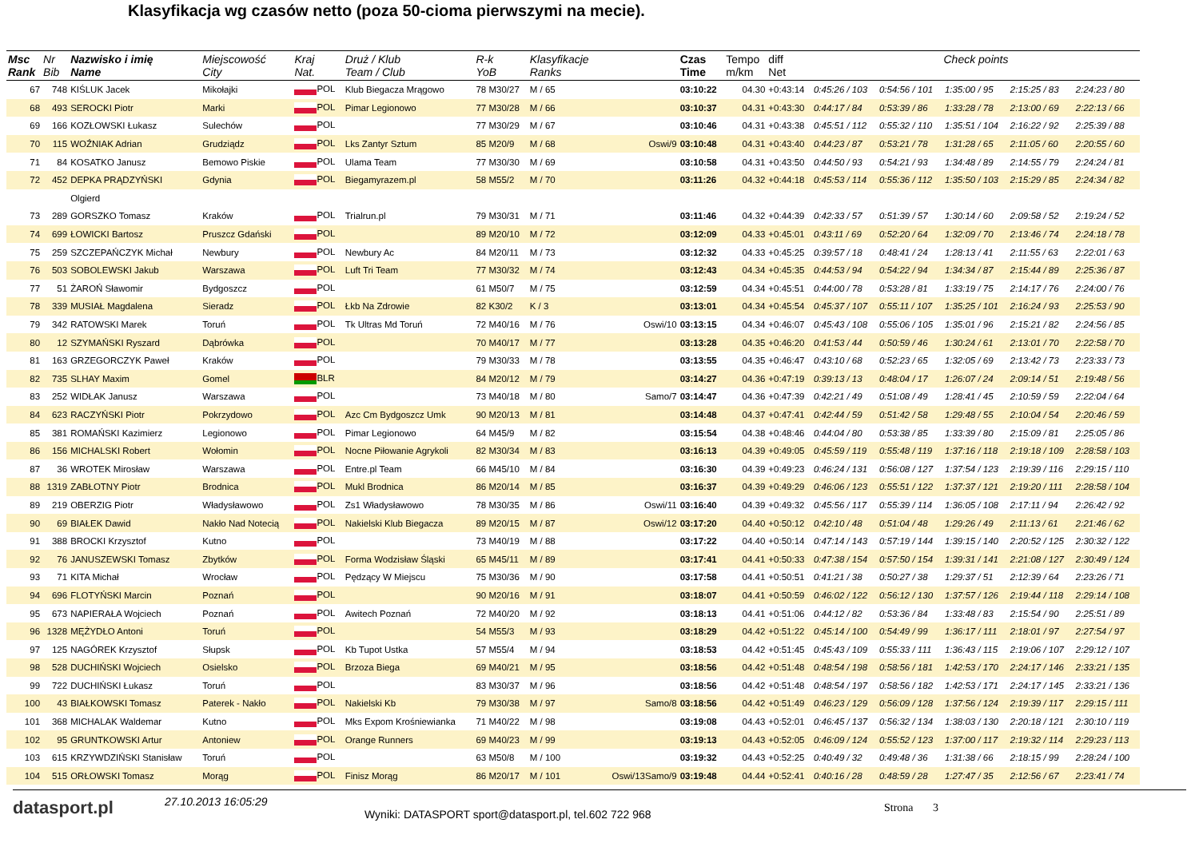Klasyfikacja wg czasów netto (poza 50-cioma pierwszymi na mecie).
| Msc Rank | Nr Bib | Nazwisko i imię Name | Miejscowość City | Kraj Nat. | Druż / Klub Team / Club | R-k YoB | Klasyfikacje Ranks | | Czas Time | Tempo m/km | diff Net | Check points | | | | |
| --- | --- | --- | --- | --- | --- | --- | --- | --- | --- | --- | --- | --- | --- | --- | --- | --- |
| 67 | 748 | KIŚLUK Jacek | Mikołajki | POL | Klub Biegacza Mrągowo | 78 M30/27 | M / 65 | | 03:10:22 | 04.30 | +0:43:14 | 0:45:26 / 103 | 0:54:56 / 101 | 1:35:00 / 95 | 2:15:25 / 83 | 2:24:23 / 80 |
| 68 | 493 | SEROCKI Piotr | Marki | POL | Pimar Legionowo | 77 M30/28 | M / 66 | | 03:10:37 | 04.31 | +0:43:30 | 0:44:17 / 84 | 0:53:39 / 86 | 1:33:28 / 78 | 2:13:00 / 69 | 2:22:13 / 66 |
| 69 | 166 | KOZŁOWSKI Łukasz | Sulechów | POL | | 77 M30/29 | M / 67 | | 03:10:46 | 04.31 | +0:43:38 | 0:45:51 / 112 | 0:55:32 / 110 | 1:35:51 / 104 | 2:16:22 / 92 | 2:25:39 / 88 |
| 70 | 115 | WOŹNIAK Adrian | Grudziądz | POL | Lks Zantyr Sztum | 85 M20/9 | M / 68 | Oswi/9 | 03:10:48 | 04.31 | +0:43:40 | 0:44:23 / 87 | 0:53:21 / 78 | 1:31:28 / 65 | 2:11:05 / 60 | 2:20:55 / 60 |
| 71 | 84 | KOSATKO Janusz | Bemowo Piskie | POL | Ulama Team | 77 M30/30 | M / 69 | | 03:10:58 | 04.31 | +0:43:50 | 0:44:50 / 93 | 0:54:21 / 93 | 1:34:48 / 89 | 2:14:55 / 79 | 2:24:24 / 81 |
| 72 | 452 | DEPKA PRĄDZYŃSKI | Gdynia | POL | Biegamyrazem.pl | 58 M55/2 | M / 70 | | 03:11:26 | 04.32 | +0:44:18 | 0:45:53 / 114 | 0:55:36 / 112 | 1:35:50 / 103 | 2:15:29 / 85 | 2:24:34 / 82 |
| | | Olgierd | | | | | | | | | | | | | | |
| 73 | 289 | GORSZKO Tomasz | Kraków | POL | Trialrun.pl | 79 M30/31 | M / 71 | | 03:11:46 | 04.32 | +0:44:39 | 0:42:33 / 57 | 0:51:39 / 57 | 1:30:14 / 60 | 2:09:58 / 52 | 2:19:24 / 52 |
| 74 | 699 | ŁOWICKI Bartosz | Pruszcz Gdański | POL | | 89 M20/10 | M / 72 | | 03:12:09 | 04.33 | +0:45:01 | 0:43:11 / 69 | 0:52:20 / 64 | 1:32:09 / 70 | 2:13:46 / 74 | 2:24:18 / 78 |
| 75 | 259 | SZCZEPAŃCZYK Michał | Newbury | POL | Newbury Ac | 84 M20/11 | M / 73 | | 03:12:32 | 04.33 | +0:45:25 | 0:39:57 / 18 | 0:48:41 / 24 | 1:28:13 / 41 | 2:11:55 / 63 | 2:22:01 / 63 |
| 76 | 503 | SOBOLEWSKI Jakub | Warszawa | POL | Luft Tri Team | 77 M30/32 | M / 74 | | 03:12:43 | 04.34 | +0:45:35 | 0:44:53 / 94 | 0:54:22 / 94 | 1:34:34 / 87 | 2:15:44 / 89 | 2:25:36 / 87 |
| 77 | 51 | ŻAROŃ Sławomir | Bydgoszcz | POL | | 61 M50/7 | M / 75 | | 03:12:59 | 04.34 | +0:45:51 | 0:44:00 / 78 | 0:53:28 / 81 | 1:33:19 / 75 | 2:14:17 / 76 | 2:24:00 / 76 |
| 78 | 339 | MUSIAŁ Magdalena | Sieradz | POL | Łkb Na Zdrowie | 82 K30/2 | K / 3 | | 03:13:01 | 04.34 | +0:45:54 | 0:45:37 / 107 | 0:55:11 / 107 | 1:35:25 / 101 | 2:16:24 / 93 | 2:25:53 / 90 |
| 79 | 342 | RATOWSKI Marek | Toruń | POL | Tk Ultras Md Toruń | 72 M40/16 | M / 76 | Oswi/10 | 03:13:15 | 04.34 | +0:46:07 | 0:45:43 / 108 | 0:55:06 / 105 | 1:35:01 / 96 | 2:15:21 / 82 | 2:24:56 / 85 |
| 80 | 12 | SZYMAŃSKI Ryszard | Dąbrówka | POL | | 70 M40/17 | M / 77 | | 03:13:28 | 04.35 | +0:46:20 | 0:41:53 / 44 | 0:50:59 / 46 | 1:30:24 / 61 | 2:13:01 / 70 | 2:22:58 / 70 |
| 81 | 163 | GRZEGORCZYK Paweł | Kraków | POL | | 79 M30/33 | M / 78 | | 03:13:55 | 04.35 | +0:46:47 | 0:43:10 / 68 | 0:52:23 / 65 | 1:32:05 / 69 | 2:13:42 / 73 | 2:23:33 / 73 |
| 82 | 735 | SLHAY Maxim | Gomel | BLR | | 84 M20/12 | M / 79 | | 03:14:27 | 04.36 | +0:47:19 | 0:39:13 / 13 | 0:48:04 / 17 | 1:26:07 / 24 | 2:09:14 / 51 | 2:19:48 / 56 |
| 83 | 252 | WIDŁAK Janusz | Warszawa | POL | | 73 M40/18 | M / 80 | Samo/7 | 03:14:47 | 04.36 | +0:47:39 | 0:42:21 / 49 | 0:51:08 / 49 | 1:28:41 / 45 | 2:10:59 / 59 | 2:22:04 / 64 |
| 84 | 623 | RACZYŃSKI Piotr | Pokrzydowo | POL | Azc Cm Bydgoszcz Umk | 90 M20/13 | M / 81 | | 03:14:48 | 04.37 | +0:47:41 | 0:42:44 / 59 | 0:51:42 / 58 | 1:29:48 / 55 | 2:10:04 / 54 | 2:20:46 / 59 |
| 85 | 381 | ROMAŃSKI Kazimierz | Legionowo | POL | Pimar Legionowo | 64 M45/9 | M / 82 | | 03:15:54 | 04.38 | +0:48:46 | 0:44:04 / 80 | 0:53:38 / 85 | 1:33:39 / 80 | 2:15:09 / 81 | 2:25:05 / 86 |
| 86 | 156 | MICHALSKI Robert | Wołomin | POL | Nocne Piłowanie Agrykoli | 82 M30/34 | M / 83 | | 03:16:13 | 04.39 | +0:49:05 | 0:45:59 / 119 | 0:55:48 / 119 | 1:37:16 / 118 | 2:19:18 / 109 | 2:28:58 / 103 |
| 87 | 36 | WROTEK Mirosław | Warszawa | POL | Entre.pl Team | 66 M45/10 | M / 84 | | 03:16:30 | 04.39 | +0:49:23 | 0:46:24 / 131 | 0:56:08 / 127 | 1:37:54 / 123 | 2:19:39 / 116 | 2:29:15 / 110 |
| 88 | 1319 | ZABŁOTNY Piotr | Brodnica | POL | Mukl Brodnica | 86 M20/14 | M / 85 | | 03:16:37 | 04.39 | +0:49:29 | 0:46:06 / 123 | 0:55:51 / 122 | 1:37:37 / 121 | 2:19:20 / 111 | 2:28:58 / 104 |
| 89 | 219 | OBERZIG Piotr | Władysławowo | POL | Zs1 Władysławowo | 78 M30/35 | M / 86 | Oswi/11 | 03:16:40 | 04.39 | +0:49:32 | 0:45:56 / 117 | 0:55:39 / 114 | 1:36:05 / 108 | 2:17:11 / 94 | 2:26:42 / 92 |
| 90 | 69 | BIAŁEK Dawid | Nakło Nad Notecią | POL | Nakielski Klub Biegacza | 89 M20/15 | M / 87 | Oswi/12 | 03:17:20 | 04.40 | +0:50:12 | 0:42:10 / 48 | 0:51:04 / 48 | 1:29:26 / 49 | 2:11:13 / 61 | 2:21:46 / 62 |
| 91 | 388 | BROCKI Krzysztof | Kutno | POL | | 73 M40/19 | M / 88 | | 03:17:22 | 04.40 | +0:50:14 | 0:47:14 / 143 | 0:57:19 / 144 | 1:39:15 / 140 | 2:20:52 / 125 | 2:30:32 / 122 |
| 92 | 76 | JANUSZEWSKI Tomasz | Zbytków | POL | Forma Wodzisław Śląski | 65 M45/11 | M / 89 | | 03:17:41 | 04.41 | +0:50:33 | 0:47:38 / 154 | 0:57:50 / 154 | 1:39:31 / 141 | 2:21:08 / 127 | 2:30:49 / 124 |
| 93 | 71 | KITA Michał | Wrocław | POL | Pędzący W Miejscu | 75 M30/36 | M / 90 | | 03:17:58 | 04.41 | +0:50:51 | 0:41:21 / 38 | 0:50:27 / 38 | 1:29:37 / 51 | 2:12:39 / 64 | 2:23:26 / 71 |
| 94 | 696 | FLOTYŃSKI Marcin | Poznań | POL | | 90 M20/16 | M / 91 | | 03:18:07 | 04.41 | +0:50:59 | 0:46:02 / 122 | 0:56:12 / 130 | 1:37:57 / 126 | 2:19:44 / 118 | 2:29:14 / 108 |
| 95 | 673 | NAPIERAŁA Wojciech | Poznań | POL | Awitech Poznań | 72 M40/20 | M / 92 | | 03:18:13 | 04.41 | +0:51:06 | 0:44:12 / 82 | 0:53:36 / 84 | 1:33:48 / 83 | 2:15:54 / 90 | 2:25:51 / 89 |
| 96 | 1328 | MĘŻYDŁO Antoni | Toruń | POL | | 54 M55/3 | M / 93 | | 03:18:29 | 04.42 | +0:51:22 | 0:45:14 / 100 | 0:54:49 / 99 | 1:36:17 / 111 | 2:18:01 / 97 | 2:27:54 / 97 |
| 97 | 125 | NAGÓREK Krzysztof | Słupsk | POL | Kb Tupot Ustka | 57 M55/4 | M / 94 | | 03:18:53 | 04.42 | +0:51:45 | 0:45:43 / 109 | 0:55:33 / 111 | 1:36:43 / 115 | 2:19:06 / 107 | 2:29:12 / 107 |
| 98 | 528 | DUCHIŃSKI Wojciech | Osielsko | POL | Brzoza Biega | 69 M40/21 | M / 95 | | 03:18:56 | 04.42 | +0:51:48 | 0:48:54 / 198 | 0:58:56 / 181 | 1:42:53 / 170 | 2:24:17 / 146 | 2:33:21 / 135 |
| 99 | 722 | DUCHIŃSKI Łukasz | Toruń | POL | | 83 M30/37 | M / 96 | | 03:18:56 | 04.42 | +0:51:48 | 0:48:54 / 197 | 0:58:56 / 182 | 1:42:53 / 171 | 2:24:17 / 145 | 2:33:21 / 136 |
| 100 | 43 | BIAŁKOWSKI Tomasz | Paterek - Nakło | POL | Nakielski Kb | 79 M30/38 | M / 97 | Samo/8 | 03:18:56 | 04.42 | +0:51:49 | 0:46:23 / 129 | 0:56:09 / 128 | 1:37:56 / 124 | 2:19:39 / 117 | 2:29:15 / 111 |
| 101 | 368 | MICHALAK Waldemar | Kutno | POL | Mks Expom Krośniewianka | 71 M40/22 | M / 98 | | 03:19:08 | 04.43 | +0:52:01 | 0:46:45 / 137 | 0:56:32 / 134 | 1:38:03 / 130 | 2:20:18 / 121 | 2:30:10 / 119 |
| 102 | 95 | GRUNTKOWSKI Artur | Antoniew | POL | Orange Runners | 69 M40/23 | M / 99 | | 03:19:13 | 04.43 | +0:52:05 | 0:46:09 / 124 | 0:55:52 / 123 | 1:37:00 / 117 | 2:19:32 / 114 | 2:29:23 / 113 |
| 103 | 615 | KRZYWDZIŃSKI Stanisław | Toruń | POL | | 63 M50/8 | M / 100 | | 03:19:32 | 04.43 | +0:52:25 | 0:40:49 / 32 | 0:49:48 / 36 | 1:31:38 / 66 | 2:18:15 / 99 | 2:28:24 / 100 |
| 104 | 515 | ORŁOWSKI Tomasz | Morąg | POL | Finisz Morąg | 86 M20/17 | M / 101 | Oswi/13Samo/9 | 03:19:48 | 04.44 | +0:52:41 | 0:40:16 / 28 | 0:48:59 / 28 | 1:27:47 / 35 | 2:12:56 / 67 | 2:23:41 / 74 |
datasport.pl
27.10.2013 16:05:29
Wyniki: DATASPORT sport@datasport.pl, tel.602 722 968
Strona 3